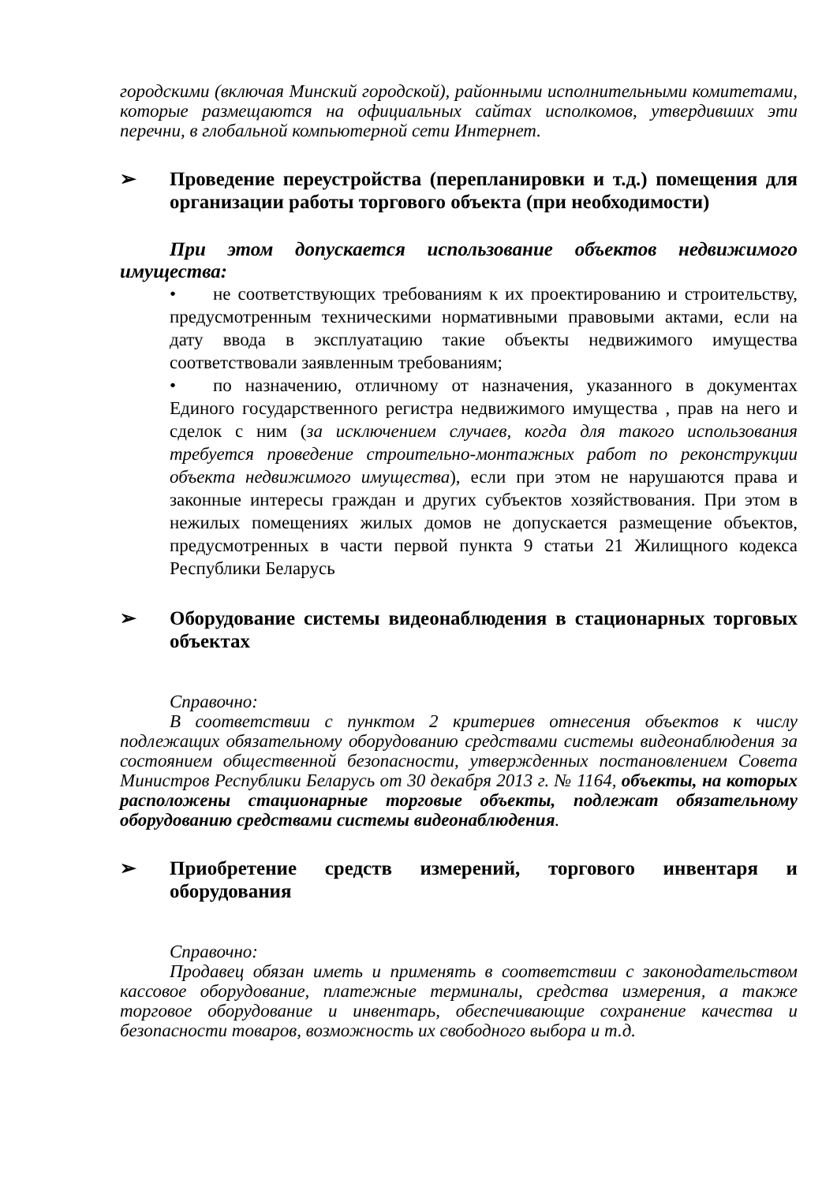городскими (включая Минский городской), районными исполнительными комитетами, которые размещаются на официальных сайтах исполкомов, утвердивших эти перечни, в глобальной компьютерной сети Интернет.
➢ Проведение переустройства (перепланировки и т.д.) помещения для организации работы торгового объекта (при необходимости)
При этом допускается использование объектов недвижимого имущества:
• не соответствующих требованиям к их проектированию и строительству, предусмотренным техническими нормативными правовыми актами, если на дату ввода в эксплуатацию такие объекты недвижимого имущества соответствовали заявленным требованиям;
• по назначению, отличному от назначения, указанного в документах Единого государственного регистра недвижимого имущества , прав на него и сделок с ним (за исключением случаев, когда для такого использования требуется проведение строительно-монтажных работ по реконструкции объекта недвижимого имущества), если при этом не нарушаются права и законные интересы граждан и других субъектов хозяйствования. При этом в нежилых помещениях жилых домов не допускается размещение объектов, предусмотренных в части первой пункта 9 статьи 21 Жилищного кодекса Республики Беларусь
➢ Оборудование системы видеонаблюдения в стационарных торговых объектах
Справочно:
В соответствии с пунктом 2 критериев отнесения объектов к числу подлежащих обязательному оборудованию средствами системы видеонаблюдения за состоянием общественной безопасности, утвержденных постановлением Совета Министров Республики Беларусь от 30 декабря 2013 г. № 1164, объекты, на которых расположены стационарные торговые объекты, подлежат обязательному оборудованию средствами системы видеонаблюдения.
➢ Приобретение средств измерений, торгового инвентаря и оборудования
Справочно:
Продавец обязан иметь и применять в соответствии с законодательством кассовое оборудование, платежные терминалы, средства измерения, а также торговое оборудование и инвентарь, обеспечивающие сохранение качества и безопасности товаров, возможность их свободного выбора и т.д.